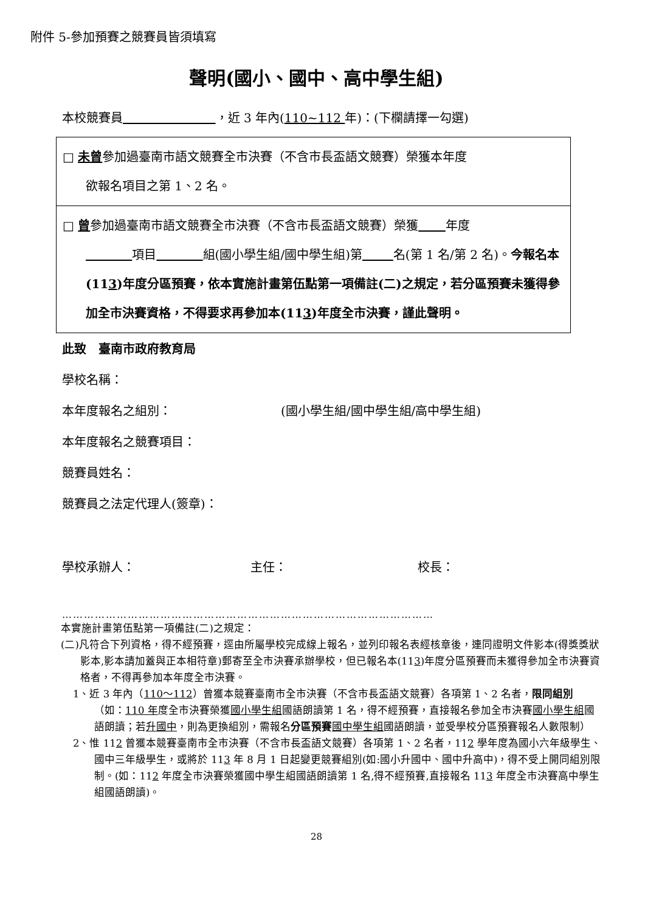附件 5-參加預賽之競賽員皆須填寫
聲明(國小、國中、高中學生組)
本校競賽員 ，近 3 年內(110~112 年)：(下欄請擇一勾選)
□ 未曾參加過臺南市語文競賽全市決賽（不含市長盃語文競賽）榮獲本年度
欲報名項目之第 1、2 名。
□ 曾參加過臺南市語文競賽全市決賽（不含市長盃語文競賽）榮獲 年度
項目 組(國小學生組/國中學生組)第 名(第 1 名/第 2 名)。今報名本(113)年度分區預賽，依本實施計畫第伍點第一項備註(二)之規定，若分區預賽未獲得參加全市決賽資格，不得要求再參加本(113)年度全市決賽，謹此聲明。
此致　臺南市政府教育局
學校名稱：
本年度報名之組別： (國小學生組/國中學生組/高中學生組)
本年度報名之競賽項目：
競賽員姓名：
競賽員之法定代理人(簽章)：
學校承辦人： 主任： 校長：
…………………………………………………………………………………………
本實施計畫第伍點第一項備註(二)之規定：
(二)凡符合下列資格，得不經預賽，逕由所屬學校完成線上報名，並列印報名表經核章後，連同證明文件影本(得獎獎狀影本,影本請加蓋與正本相符章)郵寄至全市決賽承辦學校，但已報名本(113)年度分區預賽而未獲得參加全市決賽資格者，不得再參加本年度全市決賽。
1、近 3 年內（110～112）曾獲本競賽臺南市全市決賽（不含市長盃語文競賽）各項第 1、2 名者，限同組別（如：110 年度全市決賽榮獲國小學生組國語朗讀第 1 名，得不經預賽，直接報名參加全市決賽國小學生組國語朗讀；若升國中，則為更換組別，需報名分區預賽 國中學生組國語朗讀，並受學校分區預賽報名人數限制）
2、惟 112 曾獲本競賽臺南市全市決賽（不含市長盃語文競賽）各項第 1、2 名者，112 學年度為國小六年級學生、國中三年級學生，或將於 113 年 8 月 1 日起變更競賽組別(如:國小升國中、國中升高中)，得不受上開同組別限制。(如：112 年度全市決賽榮獲國中學生組國語朗讀第 1 名,得不經預賽,直接報名 113 年度全市決賽高中學生組國語朗讀)。
28